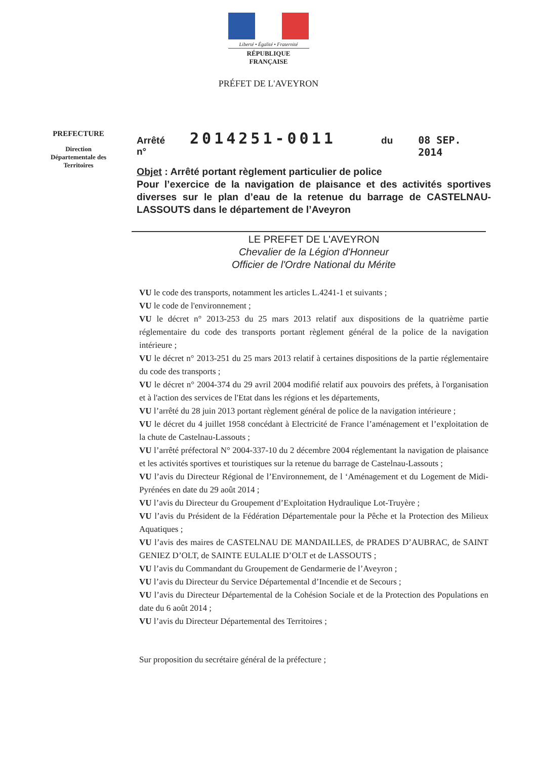Liberté • Égalité • Fraternité
RÉPUBLIQUE FRANÇAISE
PRÉFET DE L'AVEYRON
PREFECTURE
Direction
Départementale des
Territoires
Arrêté n° 2014251-0011 du 08 SEP. 2014
Objet : Arrêté portant règlement particulier de police
Pour l’exercice de la navigation de plaisance et des activités sportives diverses sur le plan d’eau de la retenue du barrage de CASTELNAU-LASSOUTS dans le département de l’Aveyron
LE PREFET DE L'AVEYRON
Chevalier de la Légion d'Honneur
Officier de l'Ordre National du Mérite
VU le code des transports, notamment les articles L.4241-1 et suivants ;
VU le code de l'environnement ;
VU le décret n° 2013-253 du 25 mars 2013 relatif aux dispositions de la quatrième partie réglementaire du code des transports portant règlement général de la police de la navigation intérieure ;
VU le décret n° 2013-251 du 25 mars 2013 relatif à certaines dispositions de la partie réglementaire du code des transports ;
VU le décret n° 2004-374 du 29 avril 2004 modifié relatif aux pouvoirs des préfets, à l'organisation et à l'action des services de l'Etat dans les régions et les départements,
VU l’arrêté du 28 juin 2013 portant règlement général de police de la navigation intérieure ;
VU le décret du 4 juillet 1958 concédant à Electricité de France l’aménagement et l’exploitation de la chute de Castelnau-Lassouts ;
VU l’arrêté préfectoral N° 2004-337-10 du 2 décembre 2004 réglementant la navigation de plaisance et les activités sportives et touristiques sur la retenue du barrage de Castelnau-Lassouts ;
VU l’avis du Directeur Régional de l’Environnement, de l ‘Aménagement et du Logement de Midi-Pyrénées en date du 29 août 2014 ;
VU l’avis du Directeur du Groupement d’Exploitation Hydraulique Lot-Truyère ;
VU l’avis du Président de la Fédération Départementale pour la Pêche et la Protection des Milieux Aquatiques ;
VU l’avis des maires de CASTELNAU DE MANDAILLES, de PRADES D’AUBRAC, de SAINT GENIEZ D’OLT, de SAINTE EULALIE D’OLT et de LASSOUTS ;
VU l’avis du Commandant du Groupement de Gendarmerie de l’Aveyron ;
VU l’avis du Directeur du Service Départemental d’Incendie et de Secours ;
VU l’avis du Directeur Départemental de la Cohésion Sociale et de la Protection des Populations en date du 6 août 2014 ;
VU l’avis du Directeur Départemental des Territoires ;
Sur proposition du secrétaire général de la préfecture ;